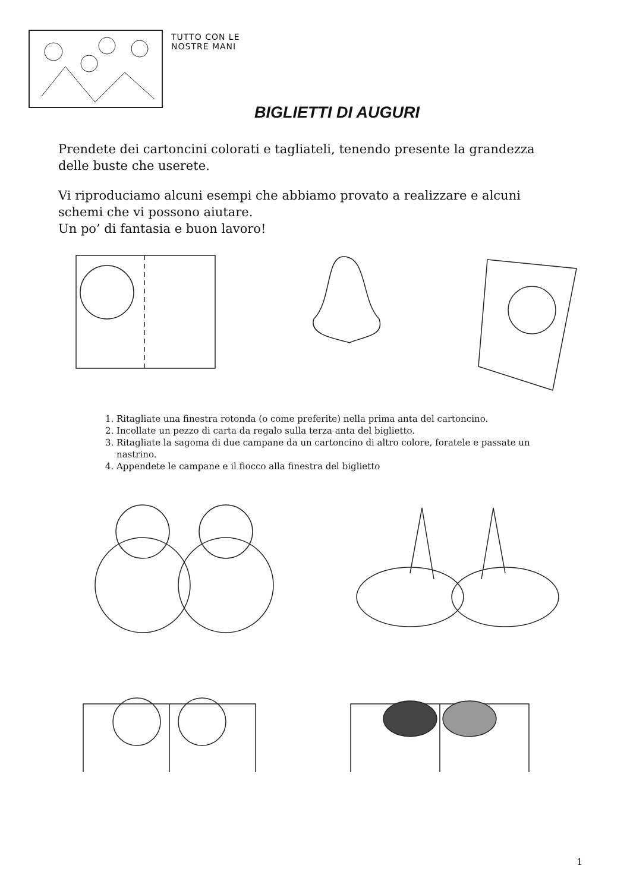TUTTO CON LE
NOSTRE MANI
BIGLIETTI DI AUGURI
Prendete dei cartoncini colorati e tagliateli, tenendo presente la grandezza delle buste che userete.
Vi riproduciamo alcuni esempi che abbiamo provato a realizzare e alcuni schemi che vi possono aiutare.
Un po’ di fantasia e buon lavoro!
1. Ritagliate una finestra rotonda (o come preferite) nella prima anta del cartoncino.
2. Incollate un pezzo di carta da regalo sulla terza anta del biglietto.
3. Ritagliate la sagoma di due campane da un cartoncino di altro colore, foratele e passate un nastrino.
4. Appendete le campane e il fiocco alla finestra del biglietto
1